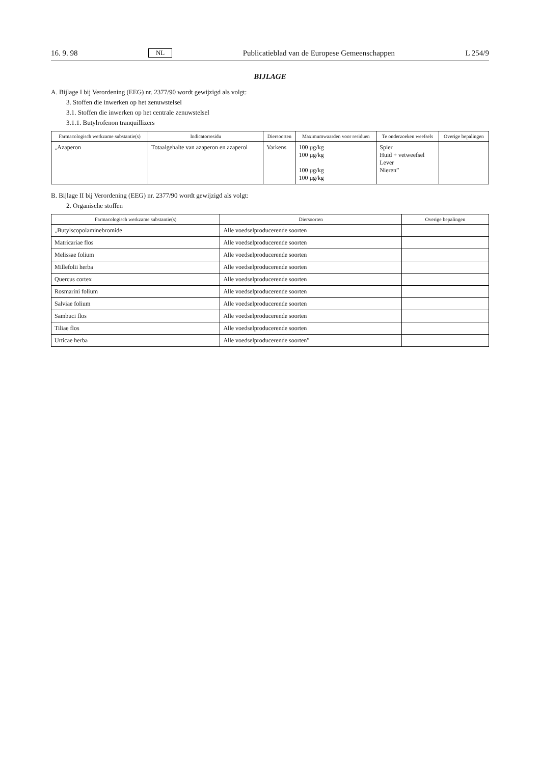16. 9. 98 NL Publicatieblad van de Europese Gemeenschappen L 254/9
BIJLAGE
A. Bijlage I bij Verordening (EEG) nr. 2377/90 wordt gewijzigd als volgt:
3. Stoffen die inwerken op het zenuwstelsel
3.1. Stoffen die inwerken op het centrale zenuwstelsel
3.1.1. Butylrofenon tranquillizers
| Farmacologisch werkzame substantie(s) | Indicatorresidu | Diersoorten | Maximumwaarden voor residuen | Te onderzoeken weefsels | Overige bepalingen |
| --- | --- | --- | --- | --- | --- |
| „Azaperon | Totaalgehalte van azaperon en azaperol | Varkens | 100 µg/kg 100 µg/kg 100 µg/kg 100 µg/kg | Spier Huid + vetweefsel Lever Nieren” | |
B. Bijlage II bij Verordening (EEG) nr. 2377/90 wordt gewijzigd als volgt:
2. Organische stoffen
| Farmacologisch werkzame substantie(s) | Diersoorten | Overige bepalingen |
| --- | --- | --- |
| „Butylscopolaminebromide | Alle voedselproducerende soorten | |
| Matricariae flos | Alle voedselproducerende soorten | |
| Melissae folium | Alle voedselproducerende soorten | |
| Millefolii herba | Alle voedselproducerende soorten | |
| Quercus cortex | Alle voedselproducerende soorten | |
| Rosmarini folium | Alle voedselproducerende soorten | |
| Salviae folium | Alle voedselproducerende soorten | |
| Sambuci flos | Alle voedselproducerende soorten | |
| Tiliae flos | Alle voedselproducerende soorten | |
| Urticae herba | Alle voedselproducerende soorten” | |